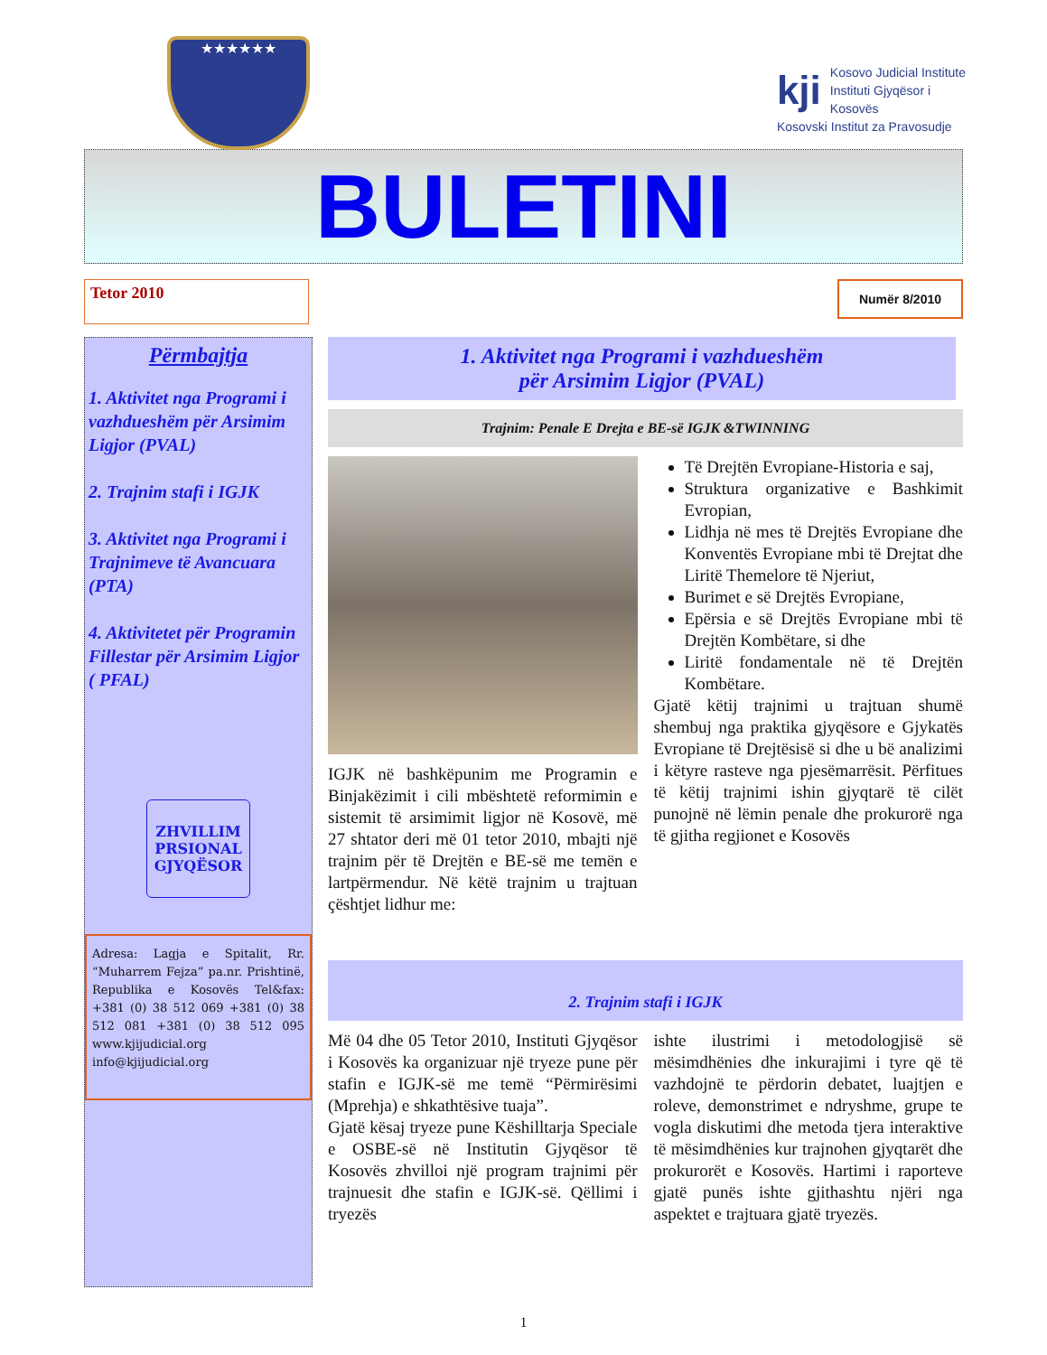★★★★★★
kji Kosovo Judicial Institute
Instituti Gjyqësor i Kosovës
Kosovski Institut za Pravosudje
BULETINI
Tetor 2010
Numër 8/2010
Përmbajtja
1. Aktivitet nga Programi i vazhdueshëm për Arsimim Ligjor (PVAL)
2. Trajnim stafi i IGJK
3. Aktivitet nga Programi i Trajnimeve të Avancuara (PTA)
4. Aktivitetet për Programin Fillestar për Arsimim Ligjor ( PFAL)
ZHVILLIM
PRSIONAL
GJYQËSOR
Adresa: Lagja e Spitalit, Rr. “Muharrem Fejza” pa.nr. Prishtinë, Republika e Kosovës Tel&fax: +381 (0) 38 512 069 +381 (0) 38 512 081 +381 (0) 38 512 095 www.kjijudicial.org info@kjijudicial.org
1. Aktivitet nga Programi i vazhdueshëm
për Arsimim Ligjor (PVAL)
Trajnim: Penale E Drejta e BE-së IGJK &TWINNING
IGJK në bashkëpunim me Programin e Binjakëzimit i cili mbështetë reformimin e sistemit të arsimimit ligjor në Kosovë, më 27 shtator deri më 01 tetor 2010, mbajti një trajnim për të Drejtën e BE-së me temën e lartpërmendur. Në këtë trajnim u trajtuan çështjet lidhur me:
Të Drejtën Evropiane-Historia e saj,
Struktura organizative e Bashkimit Evropian,
Lidhja në mes të Drejtës Evropiane dhe Konventës Evropiane mbi të Drejtat dhe Liritë Themelore të Njeriut,
Burimet e së Drejtës Evropiane,
Epërsia e së Drejtës Evropiane mbi të Drejtën Kombëtare, si dhe
Liritë fondamentale në të Drejtën Kombëtare.
Gjatë këtij trajnimi u trajtuan shumë shembuj nga praktika gjyqësore e Gjykatës Evropiane të Drejtësisë si dhe u bë analizimi i këtyre rasteve nga pjesëmarrësit. Përfitues të këtij trajnimi ishin gjyqtarë të cilët punojnë në lëmin penale dhe prokurorë nga të gjitha regjionet e Kosovës
2. Trajnim stafi i IGJK
Më 04 dhe 05 Tetor 2010, Instituti Gjyqësor i Kosovës ka organizuar një tryeze pune për stafin e IGJK-së me temë “Përmirësimi (Mprehja) e shkathtësive tuaja”.
Gjatë kësaj tryeze pune Këshilltarja Speciale e OSBE-së në Institutin Gjyqësor të Kosovës zhvilloi një program trajnimi për trajnuesit dhe stafin e IGJK-së. Qëllimi i tryezës
ishte ilustrimi i metodologjisë së mësimdhënies dhe inkurajimi i tyre që të vazhdojnë te përdorin debatet, luajtjen e roleve, demonstrimet e ndryshme, grupe te vogla diskutimi dhe metoda tjera interaktive të mësimdhënies kur trajnohen gjyqtarët dhe prokurorët e Kosovës. Hartimi i raporteve gjatë punës ishte gjithashtu njëri nga aspektet e trajtuara gjatë tryezës.
1